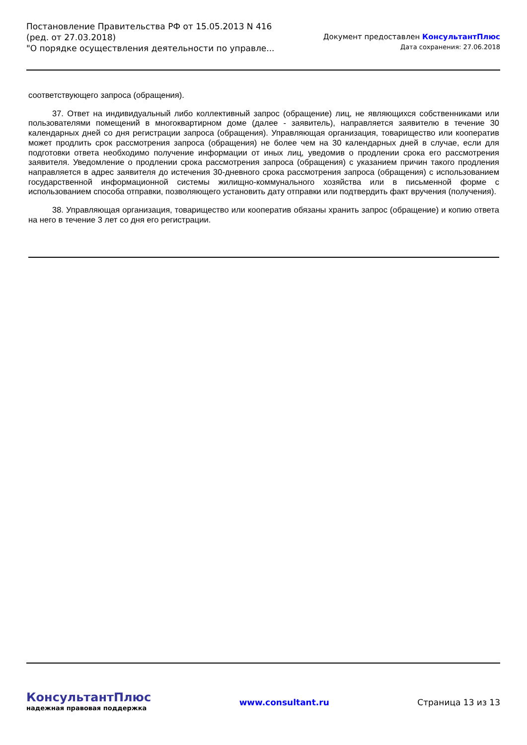Постановление Правительства РФ от 15.05.2013 N 416
(ред. от 27.03.2018)
"О порядке осуществления деятельности по управле...
Документ предоставлен КонсультантПлюс
Дата сохранения: 27.06.2018
соответствующего запроса (обращения).
37. Ответ на индивидуальный либо коллективный запрос (обращение) лиц, не являющихся собственниками или пользователями помещений в многоквартирном доме (далее - заявитель), направляется заявителю в течение 30 календарных дней со дня регистрации запроса (обращения). Управляющая организация, товарищество или кооператив может продлить срок рассмотрения запроса (обращения) не более чем на 30 календарных дней в случае, если для подготовки ответа необходимо получение информации от иных лиц, уведомив о продлении срока его рассмотрения заявителя. Уведомление о продлении срока рассмотрения запроса (обращения) с указанием причин такого продления направляется в адрес заявителя до истечения 30-дневного срока рассмотрения запроса (обращения) с использованием государственной информационной системы жилищно-коммунального хозяйства или в письменной форме с использованием способа отправки, позволяющего установить дату отправки или подтвердить факт вручения (получения).
38. Управляющая организация, товарищество или кооператив обязаны хранить запрос (обращение) и копию ответа на него в течение 3 лет со дня его регистрации.
КонсультантПлюс
надежная правовая поддержка
www.consultant.ru Страница 13 из 13